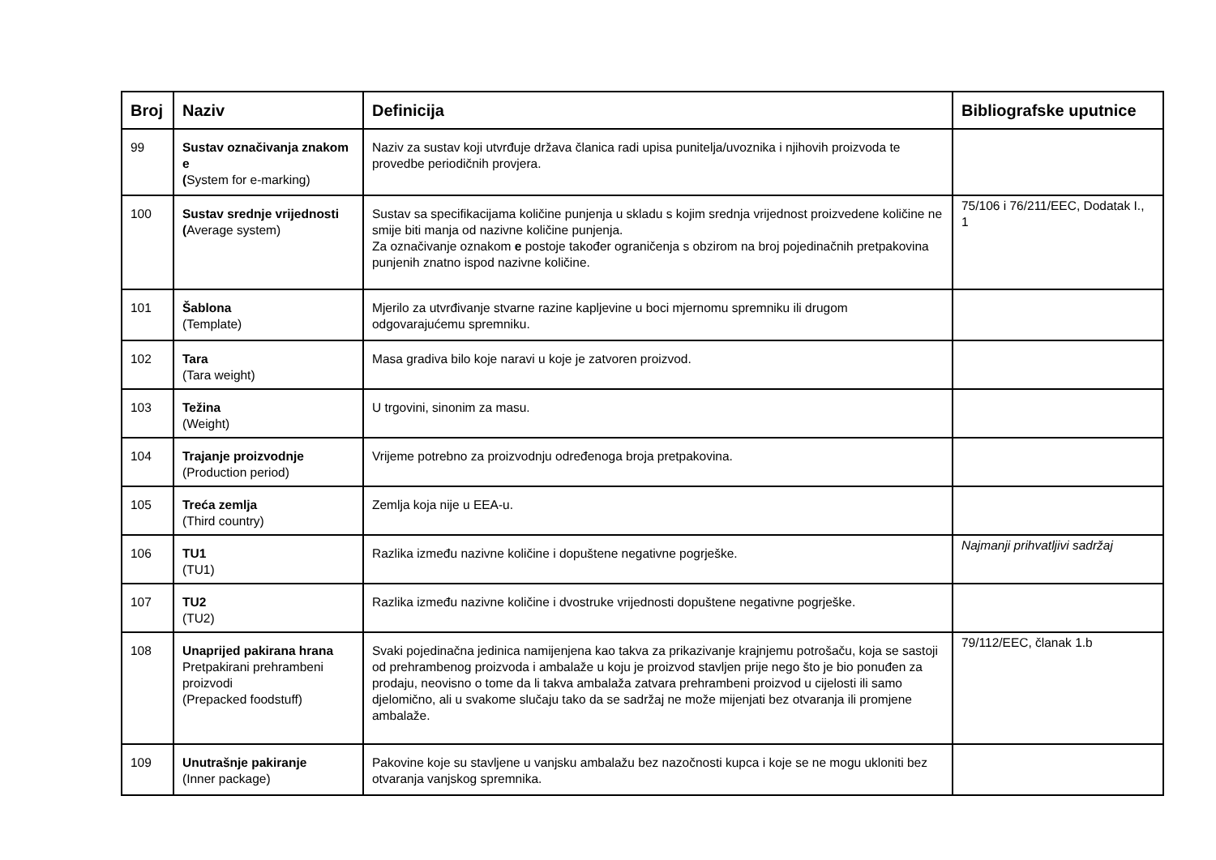| Broj | Naziv | Definicija | Bibliografske uputnice |
| --- | --- | --- | --- |
| 99 | Sustav označivanja znakom e ( System for e-marking) | Naziv za sustav koji utvrđuje država članica radi upisa punitelja/uvoznika i njihovih proizvoda te provedbe periodičnih provjera. | |
| 100 | Sustav srednje vrijednosti ( Average system) | Sustav sa specifikacijama količine punjenja u skladu s kojim srednja vrijednost proizvedene količine ne smije biti manja od nazivne količine punjenja. Za označivanje oznakom e postoje također ograničenja s obzirom na broj pojedinačnih pretpakovina punjenih znatno ispod nazivne količine. | 75/106 i 76/211/EEC, Dodatak I., 1 |
| 101 | Šablona (Template) | Mjerilo za utvrđivanje stvarne razine kapljevine u boci mjernomu spremniku ili drugom odgovarajućemu spremniku. | |
| 102 | Tara (Tara weight) | Masa gradiva bilo koje naravi u koje je zatvoren proizvod. | |
| 103 | Težina (Weight) | U trgovini, sinonim za masu. | |
| 104 | Trajanje proizvodnje (Production period) | Vrijeme potrebno za proizvodnju određenoga broja pretpakovina. | |
| 105 | Treća zemlja (Third country) | Zemlja koja nije u EEA-u. | |
| 106 | TU1 (TU1) | Razlika između nazivne količine i dopuštene negativne pogrješke. | Najmanji prihvatljivi sadržaj |
| 107 | TU2 (TU2) | Razlika između nazivne količine i dvostruke vrijednosti dopuštene negativne pogrješke. | |
| 108 | Unaprijed pakirana hrana Pretpakirani prehrambeni proizvodi (Prepacked foodstuff) | Svaki pojedinačna jedinica namijenjena kao takva za prikazivanje krajnjemu potrošaču, koja se sastoji od prehrambenog proizvoda i ambalaže u koju je proizvod stavljen prije nego što je bio ponuđen za prodaju, neovisno o tome da li takva ambalaža zatvara prehrambeni proizvod u cijelosti ili samo djelomično, ali u svakome slučaju tako da se sadržaj ne može mijenjati bez otvaranja ili promjene ambalaže. | 79/112/EEC, članak 1.b |
| 109 | Unutrašnje pakiranje (Inner package) | Pakovine koje su stavljene u vanjsku ambalažu bez nazočnosti kupca i koje se ne mogu ukloniti bez otvaranja vanjskog spremnika. | |